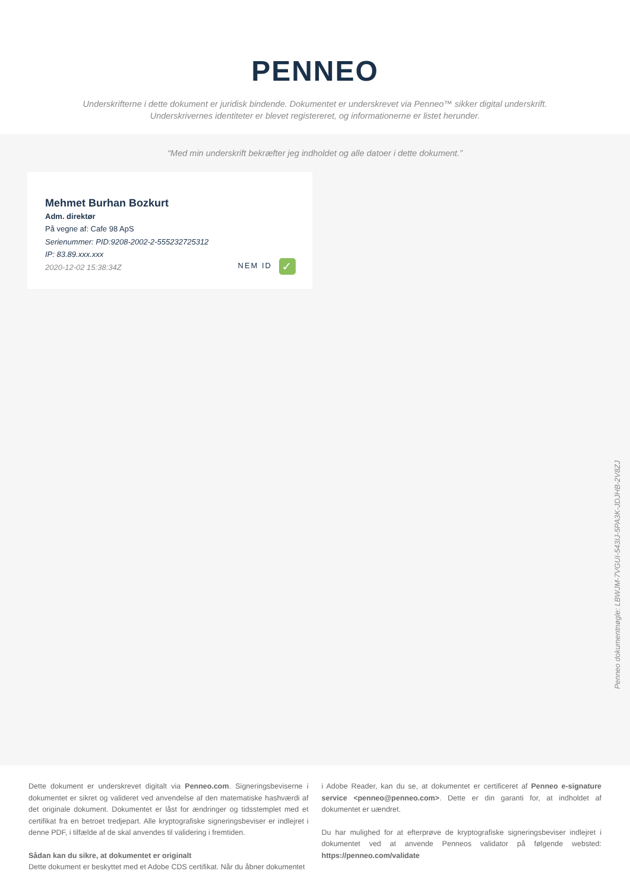PENNEO
Underskrifterne i dette dokument er juridisk bindende. Dokumentet er underskrevet via Penneo™ sikker digital underskrift.
Underskrivernes identiteter er blevet registereret, og informationerne er listet herunder.
“Med min underskrift bekræfter jeg indholdet og alle datoer i dette dokument.”
Mehmet Burhan Bozkurt
Adm. direktør
På vegne af: Cafe 98 ApS
Serienummer: PID:9208-2002-2-555232725312
IP: 83.89.xxx.xxx
2020-12-02 15:38:34Z
NEM ID ✓
Penneo dokumentnøgle: LBWJM-7VGUI-543IJ-5PA3K-JDJHB-2V8ZJ
Dette dokument er underskrevet digitalt via Penneo.com. Signeringsbeviserne i dokumentet er sikret og valideret ved anvendelse af den matematiske hashværdi af det originale dokument. Dokumentet er låst for ændringer og tidsstemplet med et certifikat fra en betroet tredjepart. Alle kryptografiske signeringsbeviser er indlejret i denne PDF, i tilfælde af de skal anvendes til validering i fremtiden.
Sådan kan du sikre, at dokumentet er originalt
Dette dokument er beskyttet med et Adobe CDS certifikat. Når du åbner dokumentet
i Adobe Reader, kan du se, at dokumentet er certificeret af Penneo e-signature service <penneo@penneo.com>. Dette er din garanti for, at indholdet af dokumentet er uændret.
Du har mulighed for at efterprøve de kryptografiske signeringsbeviser indlejret i dokumentet ved at anvende Penneos validator på følgende websted: https://penneo.com/validate